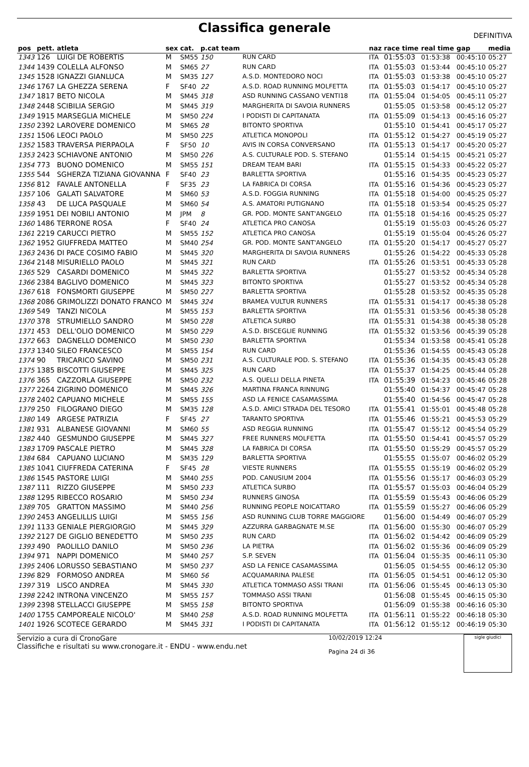Classifica generale
DEFINITIVA
| pos | pett. | atleta | sex | cat. | p.cat team | | naz | race time | real time | gap | media |
| --- | --- | --- | --- | --- | --- | --- | --- | --- | --- | --- | --- |
| 1343 | 126 | LUIGI DE ROBERTIS | M | SM55 | 150 | RUN CARD | ITA | 01:55:03 | 01:53:38 | 00:45:10 | 05:27 |
| 1344 | 1439 | COLELLA ALFONSO | M | SM65 | 27 | RUN CARD | ITA | 01:55:03 | 01:53:44 | 00:45:10 | 05:27 |
| 1345 | 1528 | IGNAZZI GIANLUCA | M | SM35 | 127 | A.S.D. MONTEDORO NOCI | ITA | 01:55:03 | 01:53:38 | 00:45:10 | 05:27 |
| 1346 | 1767 | LA GHEZZA SERENA | F | SF40 | 22 | A.S.D. ROAD RUNNING MOLFETTA | ITA | 01:55:03 | 01:54:17 | 00:45:10 | 05:27 |
| 1347 | 1817 | BETO NICOLA | M | SM45 | 318 | ASD RUNNING CASSANO VENTI18 | ITA | 01:55:04 | 01:54:05 | 00:45:11 | 05:27 |
| 1348 | 2448 | SCIBILIA SERGIO | M | SM45 | 319 | MARGHERITA DI SAVOIA RUNNERS | | 01:55:05 | 01:53:58 | 00:45:12 | 05:27 |
| 1349 | 1915 | MARSEGLIA MICHELE | M | SM50 | 224 | I PODISTI DI CAPITANATA | ITA | 01:55:09 | 01:54:13 | 00:45:16 | 05:27 |
| 1350 | 2392 | LAROVERE DOMENICO | M | SM65 | 28 | BITONTO SPORTIVA | | 01:55:10 | 01:54:41 | 00:45:17 | 05:27 |
| 1351 | 1506 | LEOCI PAOLO | M | SM50 | 225 | ATLETICA MONOPOLI | ITA | 01:55:12 | 01:54:27 | 00:45:19 | 05:27 |
| 1352 | 1583 | TRAVERSA PIERPAOLA | F | SF50 | 10 | AVIS IN CORSA CONVERSANO | ITA | 01:55:13 | 01:54:17 | 00:45:20 | 05:27 |
| 1353 | 2423 | SCHIAVONE ANTONIO | M | SM50 | 226 | A.S. CULTURALE POD. S. STEFANO | | 01:55:14 | 01:54:15 | 00:45:21 | 05:27 |
| 1354 | 773 | BUONO DOMENICO | M | SM55 | 151 | DREAM TEAM BARI | ITA | 01:55:15 | 01:54:33 | 00:45:22 | 05:27 |
| 1355 | 544 | SGHERZA TIZIANA GIOVANNA | F | SF40 | 23 | BARLETTA SPORTIVA | | 01:55:16 | 01:54:35 | 00:45:23 | 05:27 |
| 1356 | 812 | FAVALE ANTONELLA | F | SF35 | 23 | LA FABRICA DI CORSA | ITA | 01:55:16 | 01:54:36 | 00:45:23 | 05:27 |
| 1357 | 106 | GALATI SALVATORE | M | SM60 | 53 | A.S.D. FOGGIA RUNNING | ITA | 01:55:18 | 01:54:00 | 00:45:25 | 05:27 |
| 1358 | 43 | DE LUCA PASQUALE | M | SM60 | 54 | A.S. AMATORI PUTIGNANO | ITA | 01:55:18 | 01:53:54 | 00:45:25 | 05:27 |
| 1359 | 1951 | DEI NOBILI ANTONIO | M | JPM | 8 | GR. POD. MONTE SANT'ANGELO | ITA | 01:55:18 | 01:54:16 | 00:45:25 | 05:27 |
| 1360 | 1486 | TERRONE ROSA | F | SF40 | 24 | ATLETICA PRO CANOSA | | 01:55:19 | 01:55:03 | 00:45:26 | 05:27 |
| 1361 | 2219 | CARUCCI PIETRO | M | SM55 | 152 | ATLETICA PRO CANOSA | | 01:55:19 | 01:55:04 | 00:45:26 | 05:27 |
| 1362 | 1952 | GIUFFREDA MATTEO | M | SM40 | 254 | GR. POD. MONTE SANT'ANGELO | ITA | 01:55:20 | 01:54:17 | 00:45:27 | 05:27 |
| 1363 | 2436 | DI PACE COSIMO FABIO | M | SM45 | 320 | MARGHERITA DI SAVOIA RUNNERS | | 01:55:26 | 01:54:22 | 00:45:33 | 05:28 |
| 1364 | 2148 | MISURIELLO PAOLO | M | SM45 | 321 | RUN CARD | ITA | 01:55:26 | 01:53:51 | 00:45:33 | 05:28 |
| 1365 | 529 | CASARDI DOMENICO | M | SM45 | 322 | BARLETTA SPORTIVA | | 01:55:27 | 01:53:52 | 00:45:34 | 05:28 |
| 1366 | 2384 | BAGLIVO DOMENICO | M | SM45 | 323 | BITONTO SPORTIVA | | 01:55:27 | 01:53:52 | 00:45:34 | 05:28 |
| 1367 | 618 | FONSMORTI GIUSEPPE | M | SM50 | 227 | BARLETTA SPORTIVA | | 01:55:28 | 01:53:52 | 00:45:35 | 05:28 |
| 1368 | 2086 | GRIMOLIZZI DONATO FRANCO | M | SM45 | 324 | BRAMEA VULTUR RUNNERS | ITA | 01:55:31 | 01:54:17 | 00:45:38 | 05:28 |
| 1369 | 549 | TANZI NICOLA | M | SM55 | 153 | BARLETTA SPORTIVA | ITA | 01:55:31 | 01:53:56 | 00:45:38 | 05:28 |
| 1370 | 378 | STRUMIELLO SANDRO | M | SM50 | 228 | ATLETICA SURBO | ITA | 01:55:31 | 01:54:38 | 00:45:38 | 05:28 |
| 1371 | 453 | DELL'OLIO DOMENICO | M | SM50 | 229 | A.S.D. BISCEGLIE RUNNING | ITA | 01:55:32 | 01:53:56 | 00:45:39 | 05:28 |
| 1372 | 663 | DAGNELLO DOMENICO | M | SM50 | 230 | BARLETTA SPORTIVA | | 01:55:34 | 01:53:58 | 00:45:41 | 05:28 |
| 1373 | 1340 | SILEO FRANCESCO | M | SM55 | 154 | RUN CARD | | 01:55:36 | 01:54:55 | 00:45:43 | 05:28 |
| 1374 | 90 | TRICARICO SAVINO | M | SM50 | 231 | A.S. CULTURALE POD. S. STEFANO | ITA | 01:55:36 | 01:54:35 | 00:45:43 | 05:28 |
| 1375 | 1385 | BISCOTTI GIUSEPPE | M | SM45 | 325 | RUN CARD | ITA | 01:55:37 | 01:54:25 | 00:45:44 | 05:28 |
| 1376 | 365 | CAZZORLA GIUSEPPE | M | SM50 | 232 | A.S. QUELLI DELLA PINETA | ITA | 01:55:39 | 01:54:23 | 00:45:46 | 05:28 |
| 1377 | 2264 | ZIGRINO DOMENICO | M | SM45 | 326 | MARTINA FRANCA RINNUNG | | 01:55:40 | 01:54:37 | 00:45:47 | 05:28 |
| 1378 | 2402 | CAPUANO MICHELE | M | SM55 | 155 | ASD LA FENICE CASAMASSIMA | | 01:55:40 | 01:54:56 | 00:45:47 | 05:28 |
| 1379 | 250 | FILOGRANO DIEGO | M | SM35 | 128 | A.S.D. AMICI STRADA DEL TESORO | ITA | 01:55:41 | 01:55:01 | 00:45:48 | 05:28 |
| 1380 | 149 | ARGESE PATRIZIA | F | SF45 | 27 | TARANTO SPORTIVA | ITA | 01:55:46 | 01:55:21 | 00:45:53 | 05:29 |
| 1381 | 931 | ALBANESE GIOVANNI | M | SM60 | 55 | ASD REGGIA RUNNING | ITA | 01:55:47 | 01:55:12 | 00:45:54 | 05:29 |
| 1382 | 440 | GESMUNDO GIUSEPPE | M | SM45 | 327 | FREE RUNNERS MOLFETTA | ITA | 01:55:50 | 01:54:41 | 00:45:57 | 05:29 |
| 1383 | 1709 | PASCALE PIETRO | M | SM45 | 328 | LA FABRICA DI CORSA | ITA | 01:55:50 | 01:55:29 | 00:45:57 | 05:29 |
| 1384 | 684 | CAPUANO LUCIANO | M | SM35 | 129 | BARLETTA SPORTIVA | | 01:55:55 | 01:55:07 | 00:46:02 | 05:29 |
| 1385 | 1041 | CIUFFREDA CATERINA | F | SF45 | 28 | VIESTE RUNNERS | ITA | 01:55:55 | 01:55:19 | 00:46:02 | 05:29 |
| 1386 | 1545 | PASTORE LUIGI | M | SM40 | 255 | POD. CANUSIUM 2004 | ITA | 01:55:56 | 01:55:17 | 00:46:03 | 05:29 |
| 1387 | 111 | RIZZO GIUSEPPE | M | SM50 | 233 | ATLETICA SURBO | ITA | 01:55:57 | 01:55:03 | 00:46:04 | 05:29 |
| 1388 | 1295 | RIBECCO ROSARIO | M | SM50 | 234 | RUNNERS GINOSA | ITA | 01:55:59 | 01:55:43 | 00:46:06 | 05:29 |
| 1389 | 705 | GRATTON MASSIMO | M | SM40 | 256 | RUNNING PEOPLE NOICATTARO | ITA | 01:55:59 | 01:55:27 | 00:46:06 | 05:29 |
| 1390 | 2453 | ANGELILLIS LUIGI | M | SM55 | 156 | ASD RUNNING CLUB TORRE MAGGIORE | | 01:56:00 | 01:54:49 | 00:46:07 | 05:29 |
| 1391 | 1133 | GENIALE PIERGIORGIO | M | SM45 | 329 | AZZURRA GARBAGNATE M.SE | ITA | 01:56:00 | 01:55:30 | 00:46:07 | 05:29 |
| 1392 | 2127 | DE GIGLIO BENEDETTO | M | SM50 | 235 | RUN CARD | ITA | 01:56:02 | 01:54:42 | 00:46:09 | 05:29 |
| 1393 | 490 | PAOLILLO DANILO | M | SM50 | 236 | LA PIETRA | ITA | 01:56:02 | 01:55:36 | 00:46:09 | 05:29 |
| 1394 | 971 | NAPPI DOMENICO | M | SM40 | 257 | S.P. SEVEN | ITA | 01:56:04 | 01:55:35 | 00:46:11 | 05:30 |
| 1395 | 2406 | LORUSSO SEBASTIANO | M | SM50 | 237 | ASD LA FENICE CASAMASSIMA | | 01:56:05 | 01:54:55 | 00:46:12 | 05:30 |
| 1396 | 829 | FORMOSO ANDREA | M | SM60 | 56 | ACQUAMARINA PALESE | ITA | 01:56:05 | 01:54:51 | 00:46:12 | 05:30 |
| 1397 | 319 | LISCO ANDREA | M | SM45 | 330 | ATLETICA TOMMASO ASSI TRANI | ITA | 01:56:06 | 01:55:45 | 00:46:13 | 05:30 |
| 1398 | 2242 | INTRONA VINCENZO | M | SM55 | 157 | TOMMASO ASSI TRANI | | 01:56:08 | 01:55:45 | 00:46:15 | 05:30 |
| 1399 | 2398 | STELLACCI GIUSEPPE | M | SM55 | 158 | BITONTO SPORTIVA | | 01:56:09 | 01:55:38 | 00:46:16 | 05:30 |
| 1400 | 1755 | CAMPOREALE NICOLO' | M | SM40 | 258 | A.S.D. ROAD RUNNING MOLFETTA | ITA | 01:56:11 | 01:55:22 | 00:46:18 | 05:30 |
| 1401 | 1926 | SCOTECE GERARDO | M | SM45 | 331 | I PODISTI DI CAPITANATA | ITA | 01:56:12 | 01:55:12 | 00:46:19 | 05:30 |
Servizio a cura di CronoGare
Classifiche e risultati su www.cronogare.it - ENDU - www.endu.net
10/02/2019 12:24
Pagina 24 di 36
sigle giudici